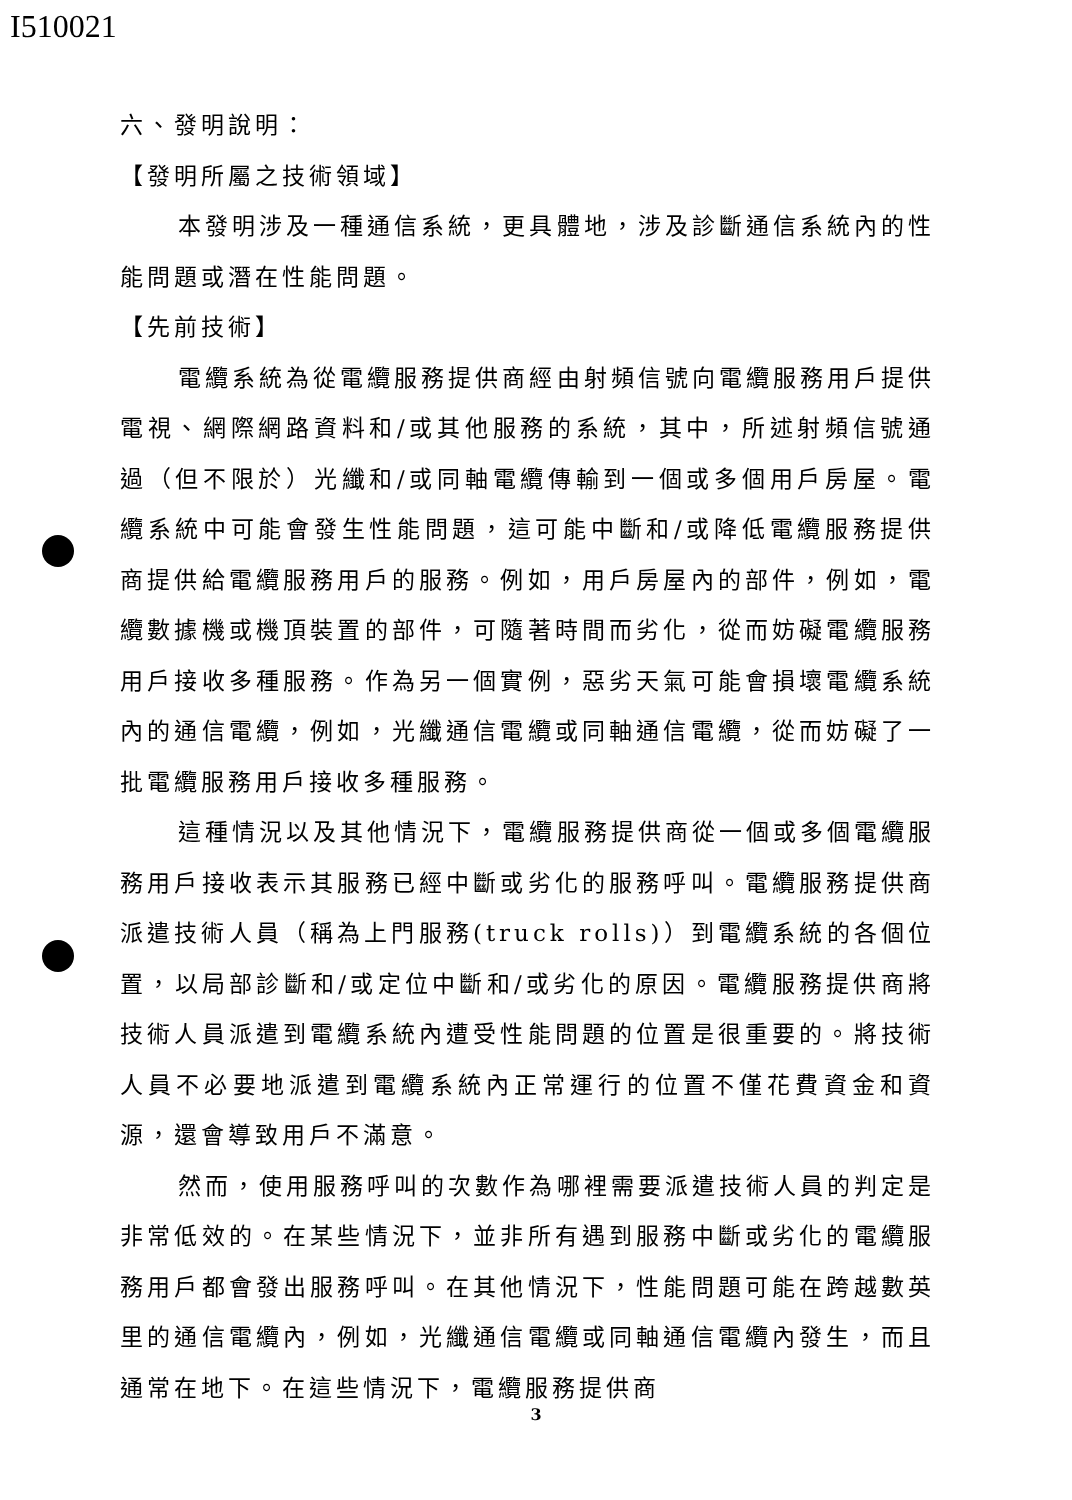I510021
六、發明說明：
【發明所屬之技術領域】
本發明涉及一種通信系統，更具體地，涉及診斷通信系統內的性能問題或潛在性能問題。
【先前技術】
電纜系統為從電纜服務提供商經由射頻信號向電纜服務用戶提供電視、網際網路資料和/或其他服務的系統，其中，所述射頻信號通過（但不限於）光纖和/或同軸電纜傳輸到一個或多個用戶房屋。電纜系統中可能會發生性能問題，這可能中斷和/或降低電纜服務提供商提供給電纜服務用戶的服務。例如，用戶房屋內的部件，例如，電纜數據機或機頂裝置的部件，可隨著時間而劣化，從而妨礙電纜服務用戶接收多種服務。作為另一個實例，惡劣天氣可能會損壞電纜系統內的通信電纜，例如，光纖通信電纜或同軸通信電纜，從而妨礙了一批電纜服務用戶接收多種服務。
這種情況以及其他情況下，電纜服務提供商從一個或多個電纜服務用戶接收表示其服務已經中斷或劣化的服務呼叫。電纜服務提供商派遣技術人員（稱為上門服務(truck rolls)）到電纜系統的各個位置，以局部診斷和/或定位中斷和/或劣化的原因。電纜服務提供商將技術人員派遣到電纜系統內遭受性能問題的位置是很重要的。將技術人員不必要地派遣到電纜系統內正常運行的位置不僅花費資金和資源，還會導致用戶不滿意。
然而，使用服務呼叫的次數作為哪裡需要派遣技術人員的判定是非常低效的。在某些情況下，並非所有遇到服務中斷或劣化的電纜服務用戶都會發出服務呼叫。在其他情況下，性能問題可能在跨越數英里的通信電纜內，例如，光纖通信電纜或同軸通信電纜內發生，而且通常在地下。在這些情況下，電纜服務提供商
3